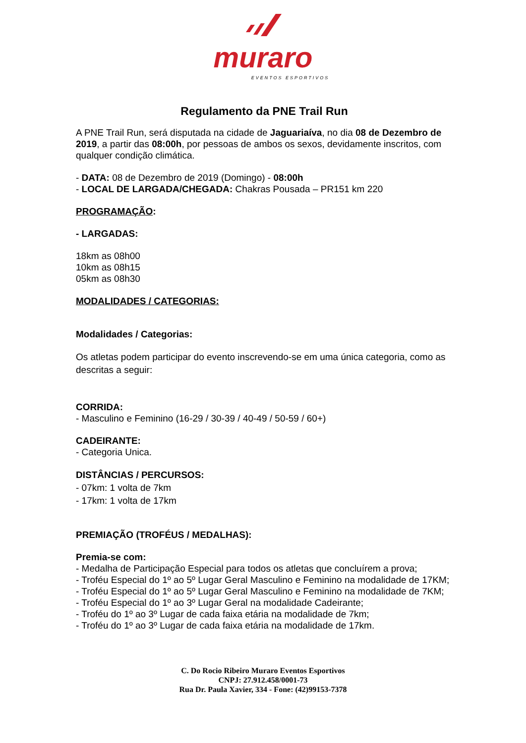muraro
EVENTOS ESPORTIVOS
Regulamento da PNE Trail Run
A PNE Trail Run, será disputada na cidade de Jaguariaíva, no dia 08 de Dezembro de 2019, a partir das 08:00h, por pessoas de ambos os sexos, devidamente inscritos, com qualquer condição climática.
- DATA: 08 de Dezembro de 2019 (Domingo) - 08:00h
- LOCAL DE LARGADA/CHEGADA: Chakras Pousada – PR151 km 220
PROGRAMAÇÃO:
- LARGADAS:
18km as 08h00
10km as 08h15
05km as 08h30
MODALIDADES / CATEGORIAS:
Modalidades / Categorias:
Os atletas podem participar do evento inscrevendo-se em uma única categoria, como as descritas a seguir:
CORRIDA:
- Masculino e Feminino (16-29 / 30-39 / 40-49 / 50-59 / 60+)
CADEIRANTE:
- Categoria Unica.
DISTÂNCIAS / PERCURSOS:
- 07km: 1 volta de 7km
- 17km: 1 volta de 17km
PREMIAÇÃO (TROFÉUS / MEDALHAS):
Premia-se com:
- Medalha de Participação Especial para todos os atletas que concluírem a prova;
- Troféu Especial do 1º ao 5º Lugar Geral Masculino e Feminino na modalidade de 17KM;
- Troféu Especial do 1º ao 5º Lugar Geral Masculino e Feminino na modalidade de 7KM;
- Troféu Especial do 1º ao 3º Lugar Geral na modalidade Cadeirante;
- Troféu do 1º ao 3º Lugar de cada faixa etária na modalidade de 7km;
- Troféu do 1º ao 3º Lugar de cada faixa etária na modalidade de 17km.
C. Do Rocio Ribeiro Muraro Eventos Esportivos
CNPJ: 27.912.458/0001-73
Rua Dr. Paula Xavier, 334 - Fone: (42)99153-7378